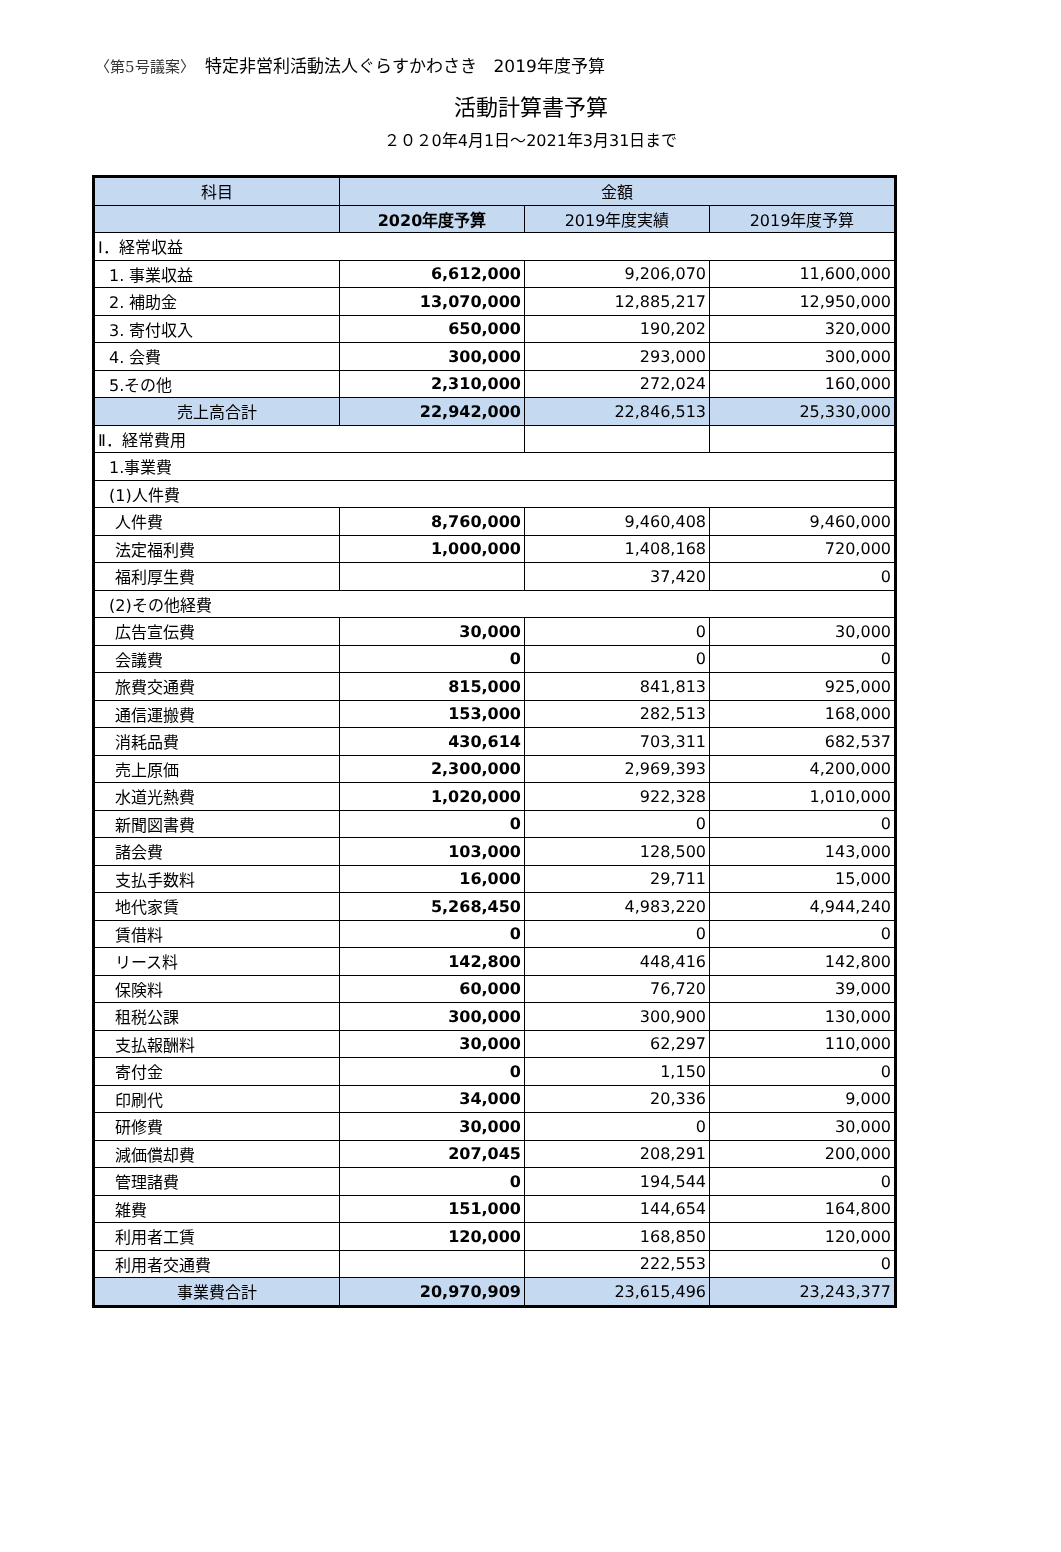〈第5号議案〉 特定非営利活動法人ぐらすかわさき　2019年度予算
活動計算書予算
２０２0年4月1日～2021年3月31日まで
| 科目 | 金額 | | |
| --- | --- | --- | --- |
| | 2020年度予算 | 2019年度実績 | 2019年度予算 |
| Ⅰ．経常収益 | | | |
| 1. 事業収益 | 6,612,000 | 9,206,070 | 11,600,000 |
| 2. 補助金 | 13,070,000 | 12,885,217 | 12,950,000 |
| 3. 寄付収入 | 650,000 | 190,202 | 320,000 |
| 4. 会費 | 300,000 | 293,000 | 300,000 |
| 5.その他 | 2,310,000 | 272,024 | 160,000 |
| 売上高合計 | 22,942,000 | 22,846,513 | 25,330,000 |
| Ⅱ．経常費用 | | | |
| 1.事業費 | | | |
| (1)人件費 | | | |
| 人件費 | 8,760,000 | 9,460,408 | 9,460,000 |
| 法定福利費 | 1,000,000 | 1,408,168 | 720,000 |
| 福利厚生費 | | 37,420 | 0 |
| (2)その他経費 | | | |
| 広告宣伝費 | 30,000 | 0 | 30,000 |
| 会議費 | 0 | 0 | 0 |
| 旅費交通費 | 815,000 | 841,813 | 925,000 |
| 通信運搬費 | 153,000 | 282,513 | 168,000 |
| 消耗品費 | 430,614 | 703,311 | 682,537 |
| 売上原価 | 2,300,000 | 2,969,393 | 4,200,000 |
| 水道光熱費 | 1,020,000 | 922,328 | 1,010,000 |
| 新聞図書費 | 0 | 0 | 0 |
| 諸会費 | 103,000 | 128,500 | 143,000 |
| 支払手数料 | 16,000 | 29,711 | 15,000 |
| 地代家賃 | 5,268,450 | 4,983,220 | 4,944,240 |
| 賃借料 | 0 | 0 | 0 |
| リース料 | 142,800 | 448,416 | 142,800 |
| 保険料 | 60,000 | 76,720 | 39,000 |
| 租税公課 | 300,000 | 300,900 | 130,000 |
| 支払報酬料 | 30,000 | 62,297 | 110,000 |
| 寄付金 | 0 | 1,150 | 0 |
| 印刷代 | 34,000 | 20,336 | 9,000 |
| 研修費 | 30,000 | 0 | 30,000 |
| 減価償却費 | 207,045 | 208,291 | 200,000 |
| 管理諸費 | 0 | 194,544 | 0 |
| 雑費 | 151,000 | 144,654 | 164,800 |
| 利用者工賃 | 120,000 | 168,850 | 120,000 |
| 利用者交通費 | | 222,553 | 0 |
| 事業費合計 | 20,970,909 | 23,615,496 | 23,243,377 |